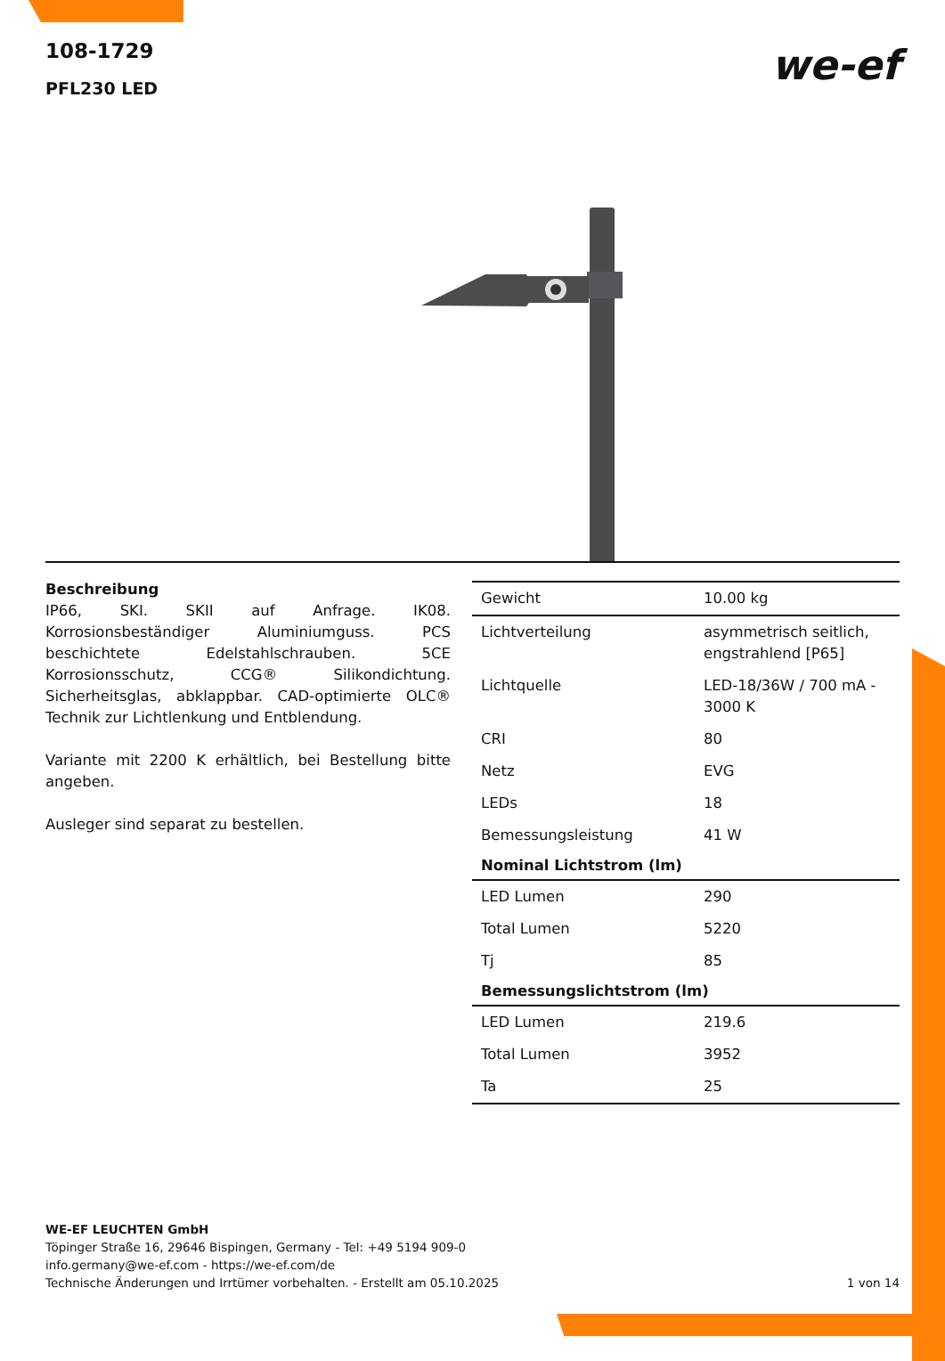we-ef
108-1729
PFL230 LED
Beschreibung
IP66, SKI. SKII auf Anfrage. IK08. Korrosionsbeständiger Aluminiumguss. PCS beschichtete Edelstahlschrauben. 5CE Korrosionsschutz, CCG® Silikondichtung. Sicherheitsglas, abklappbar. CAD-optimierte OLC® Technik zur Lichtlenkung und Entblendung.
Variante mit 2200 K erhältlich, bei Bestellung bitte angeben.
Ausleger sind separat zu bestellen.
| Gewicht | 10.00 kg |
| Lichtverteilung | asymmetrisch seitlich, engstrahlend [P65] |
| Lichtquelle | LED-18/36W / 700 mA - 3000 K |
| CRI | 80 |
| Netz | EVG |
| LEDs | 18 |
| Bemessungsleistung | 41 W |
| Nominal Lichtstrom (lm) | |
| LED Lumen | 290 |
| Total Lumen | 5220 |
| Tj | 85 |
| Bemessungslichtstrom (lm) | |
| LED Lumen | 219.6 |
| Total Lumen | 3952 |
| Ta | 25 |
WE-EF LEUCHTEN GmbH
Töpinger Straße 16, 29646 Bispingen, Germany - Tel: +49 5194 909-0
info.germany@we-ef.com - https://we-ef.com/de
Technische Änderungen und Irrtümer vorbehalten. - Erstellt am 05.10.2025 1 von 14